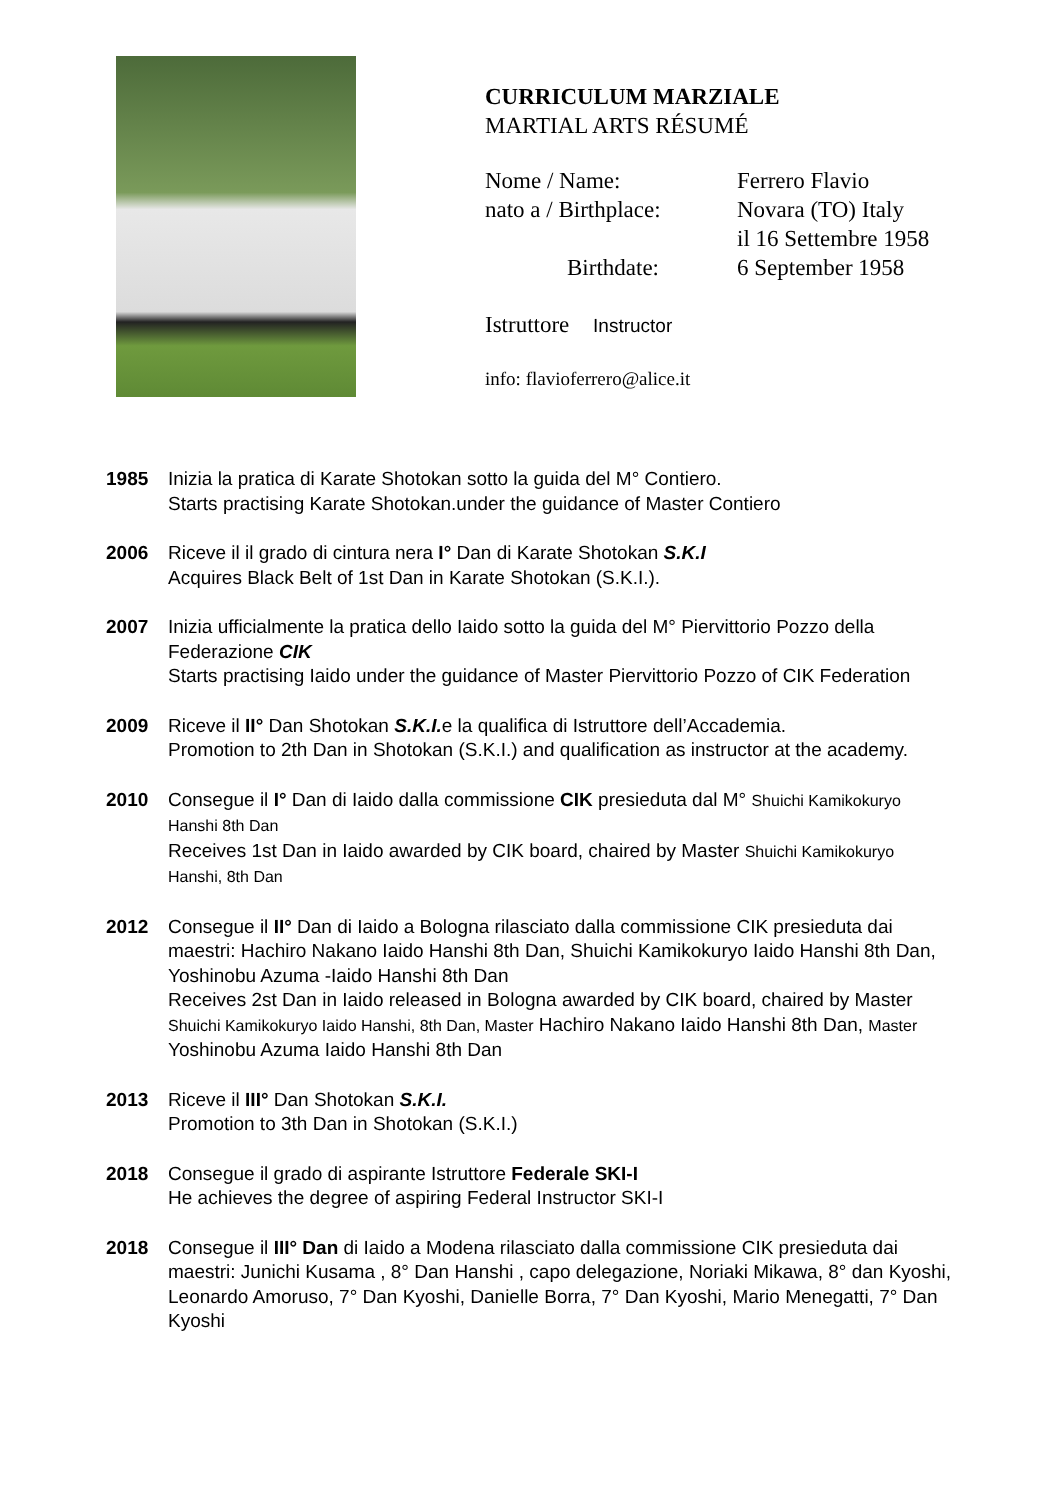CURRICULUM MARZIALE
MARTIAL ARTS RÉSUMÉ
| Nome / Name: | Ferrero Flavio |
| nato a / Birthplace: | Novara (TO) Italy il 16 Settembre 1958 |
| Birthdate: | 6 September 1958 |
Istruttore Instructor
info: flavioferrero@alice.it
1985 Inizia la pratica di Karate Shotokan sotto la guida del M° Contiero.
Starts practising Karate Shotokan.under the guidance of Master Contiero
2006 Riceve il il grado di cintura nera I° Dan di Karate Shotokan S.K.I
Acquires Black Belt of 1st Dan in Karate Shotokan (S.K.I.).
2007 Inizia ufficialmente la pratica dello Iaido sotto la guida del M° Piervittorio Pozzo della Federazione CIK
Starts practising Iaido under the guidance of Master Piervittorio Pozzo of CIK Federation
2009 Riceve il II° Dan Shotokan S.K.I. e la qualifica di Istruttore dell’Accademia.
Promotion to 2th Dan in Shotokan (S.K.I.) and qualification as instructor at the academy.
2010 Consegue il I° Dan di Iaido dalla commissione CIK presieduta dal M° Shuichi Kamikokuryo Hanshi 8th Dan
Receives 1st Dan in Iaido awarded by CIK board, chaired by Master Shuichi Kamikokuryo Hanshi, 8th Dan
2012 Consegue il II° Dan di Iaido a Bologna rilasciato dalla commissione CIK presieduta dai maestri: Hachiro Nakano Iaido Hanshi 8th Dan, Shuichi Kamikokuryo Iaido Hanshi 8th Dan, Yoshinobu Azuma -Iaido Hanshi 8th Dan
Receives 2st Dan in Iaido released in Bologna awarded by CIK board, chaired by Master Shuichi Kamikokuryo Iaido Hanshi, 8th Dan, Master Hachiro Nakano Iaido Hanshi 8th Dan, Master Yoshinobu Azuma Iaido Hanshi 8th Dan
2013 Riceve il III° Dan Shotokan S.K.I.
Promotion to 3th Dan in Shotokan (S.K.I.)
2018 Consegue il grado di aspirante Istruttore Federale SKI-I
He achieves the degree of aspiring Federal Instructor SKI-I
2018 Consegue il III° Dan di Iaido a Modena rilasciato dalla commissione CIK presieduta dai maestri: Junichi Kusama , 8° Dan Hanshi , capo delegazione, Noriaki Mikawa, 8° dan Kyoshi, Leonardo Amoruso, 7° Dan Kyoshi, Danielle Borra, 7° Dan Kyoshi, Mario Menegatti, 7° Dan Kyoshi